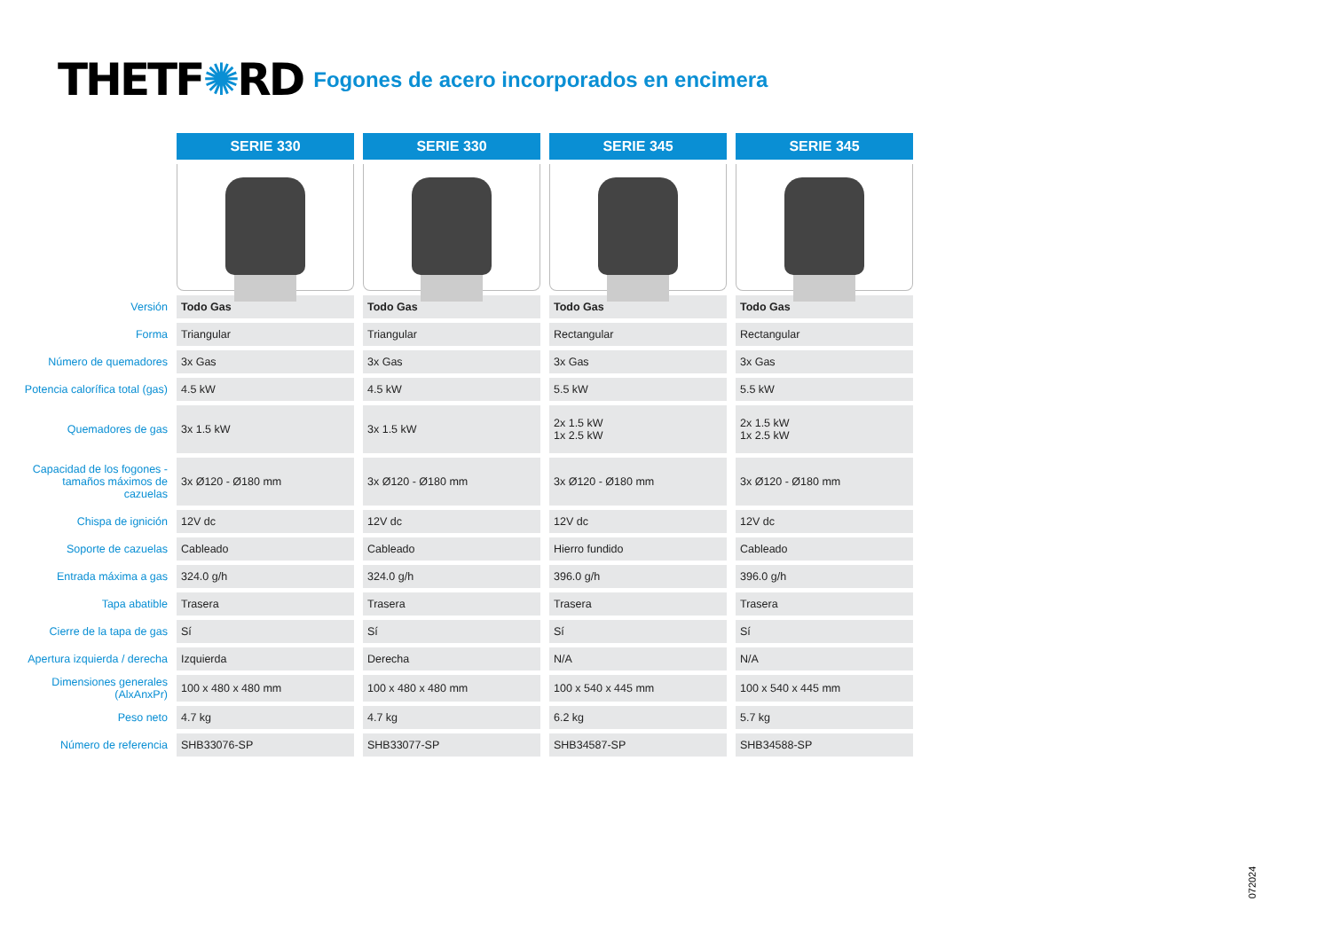THETF✺RD
Fogones de acero incorporados en encimera
| | SERIE 330 | SERIE 330 | SERIE 345 | SERIE 345 |
| Versión | Todo Gas | Todo Gas | Todo Gas | Todo Gas |
| Forma | Triangular | Triangular | Rectangular | Rectangular |
| Número de quemadores | 3x Gas | 3x Gas | 3x Gas | 3x Gas |
| Potencia calorífica total (gas) | 4.5 kW | 4.5 kW | 5.5 kW | 5.5 kW |
| Quemadores de gas | 3x 1.5 kW | 3x 1.5 kW | 2x 1.5 kW 1x 2.5 kW | 2x 1.5 kW 1x 2.5 kW |
| Capacidad de los fogones - tamaños máximos de cazuelas | 3x Ø120 - Ø180 mm | 3x Ø120 - Ø180 mm | 3x Ø120 - Ø180 mm | 3x Ø120 - Ø180 mm |
| Chispa de ignición | 12V dc | 12V dc | 12V dc | 12V dc |
| Soporte de cazuelas | Cableado | Cableado | Hierro fundido | Cableado |
| Entrada máxima a gas | 324.0 g/h | 324.0 g/h | 396.0 g/h | 396.0 g/h |
| Tapa abatible | Trasera | Trasera | Trasera | Trasera |
| Cierre de la tapa de gas | Sí | Sí | Sí | Sí |
| Apertura izquierda / derecha | Izquierda | Derecha | N/A | N/A |
| Dimensiones generales (AlxAnxPr) | 100 x 480 x 480 mm | 100 x 480 x 480 mm | 100 x 540 x 445 mm | 100 x 540 x 445 mm |
| Peso neto | 4.7 kg | 4.7 kg | 6.2 kg | 5.7 kg |
| Número de referencia | SHB33076-SP | SHB33077-SP | SHB34587-SP | SHB34588-SP |
072024